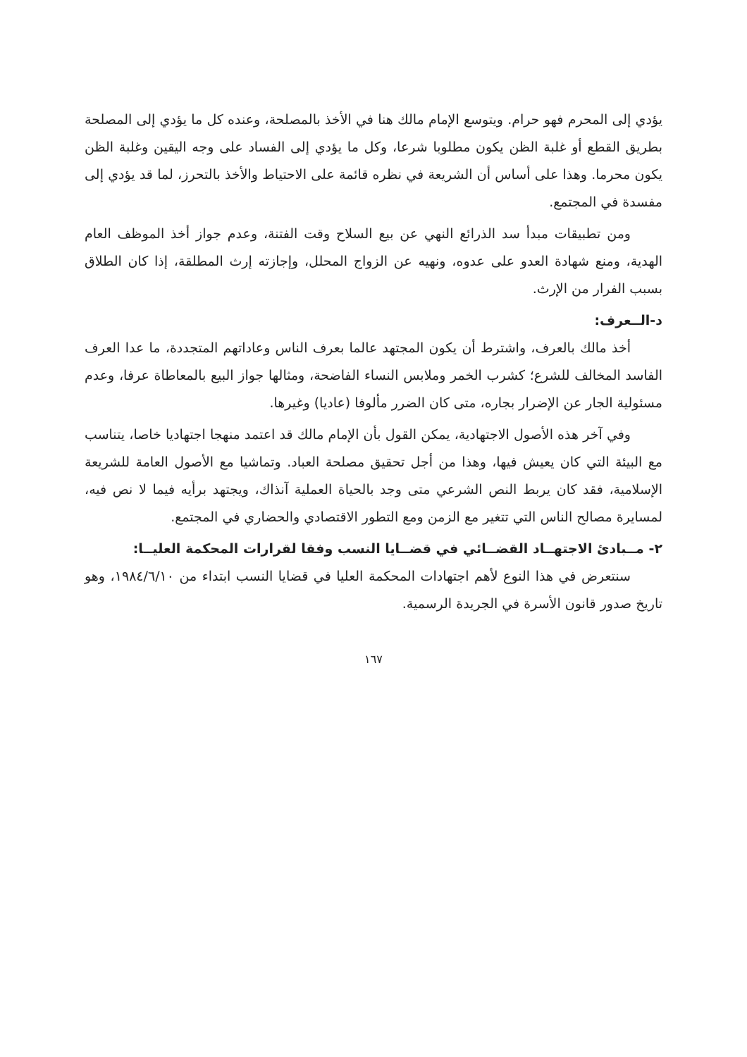يؤدي إلى المحرم فهو حرام. ويتوسع الإمام مالك هنا في الأخذ بالمصلحة، وعنده كل ما يؤدي إلى المصلحة بطريق القطع أو غلبة الظن يكون مطلوبا شرعا، وكل ما يؤدي إلى الفساد على وجه اليقين وغلبة الظن يكون محرما. وهذا على أساس أن الشريعة في نظره قائمة على الاحتياط والأخذ بالتحرز، لما قد يؤدي إلى مفسدة في المجتمع.
ومن تطبيقات مبدأ سد الذرائع النهي عن بيع السلاح وقت الفتنة، وعدم جواز أخذ الموظف العام الهدية، ومنع شهادة العدو على عدوه، ونهيه عن الزواج المحلل، وإجازته إرث المطلقة، إذا كان الطلاق بسبب الفرار من الإرث.
د-الــعرف:
أخذ مالك بالعرف، واشترط أن يكون المجتهد عالما بعرف الناس وعاداتهم المتجددة، ما عدا العرف الفاسد المخالف للشرع؛ كشرب الخمر وملابس النساء الفاضحة، ومثالها جواز البيع بالمعاطاة عرفا، وعدم مسئولية الجار عن الإضرار بجاره، متى كان الضرر مألوفا (عاديا) وغيرها.
وفي آخر هذه الأصول الاجتهادية، يمكن القول بأن الإمام مالك قد اعتمد منهجا اجتهاديا خاصا، يتناسب مع البيئة التي كان يعيش فيها، وهذا من أجل تحقيق مصلحة العباد. وتماشيا مع الأصول العامة للشريعة الإسلامية، فقد كان يربط النص الشرعي متى وجد بالحياة العملية آنذاك، ويجتهد برأيه فيما لا نص فيه، لمسايرة مصالح الناس التي تتغير مع الزمن ومع التطور الاقتصادي والحضاري في المجتمع.
٢- مــبادئ الاجتهــاد القضــائي في قضــايا النسب وفقا لقرارات المحكمة العليــا:
سنتعرض في هذا النوع لأهم اجتهادات المحكمة العليا في قضايا النسب ابتداء من ١٩٨٤/٦/١٠، وهو تاريخ صدور قانون الأسرة في الجريدة الرسمية.
١٦٧